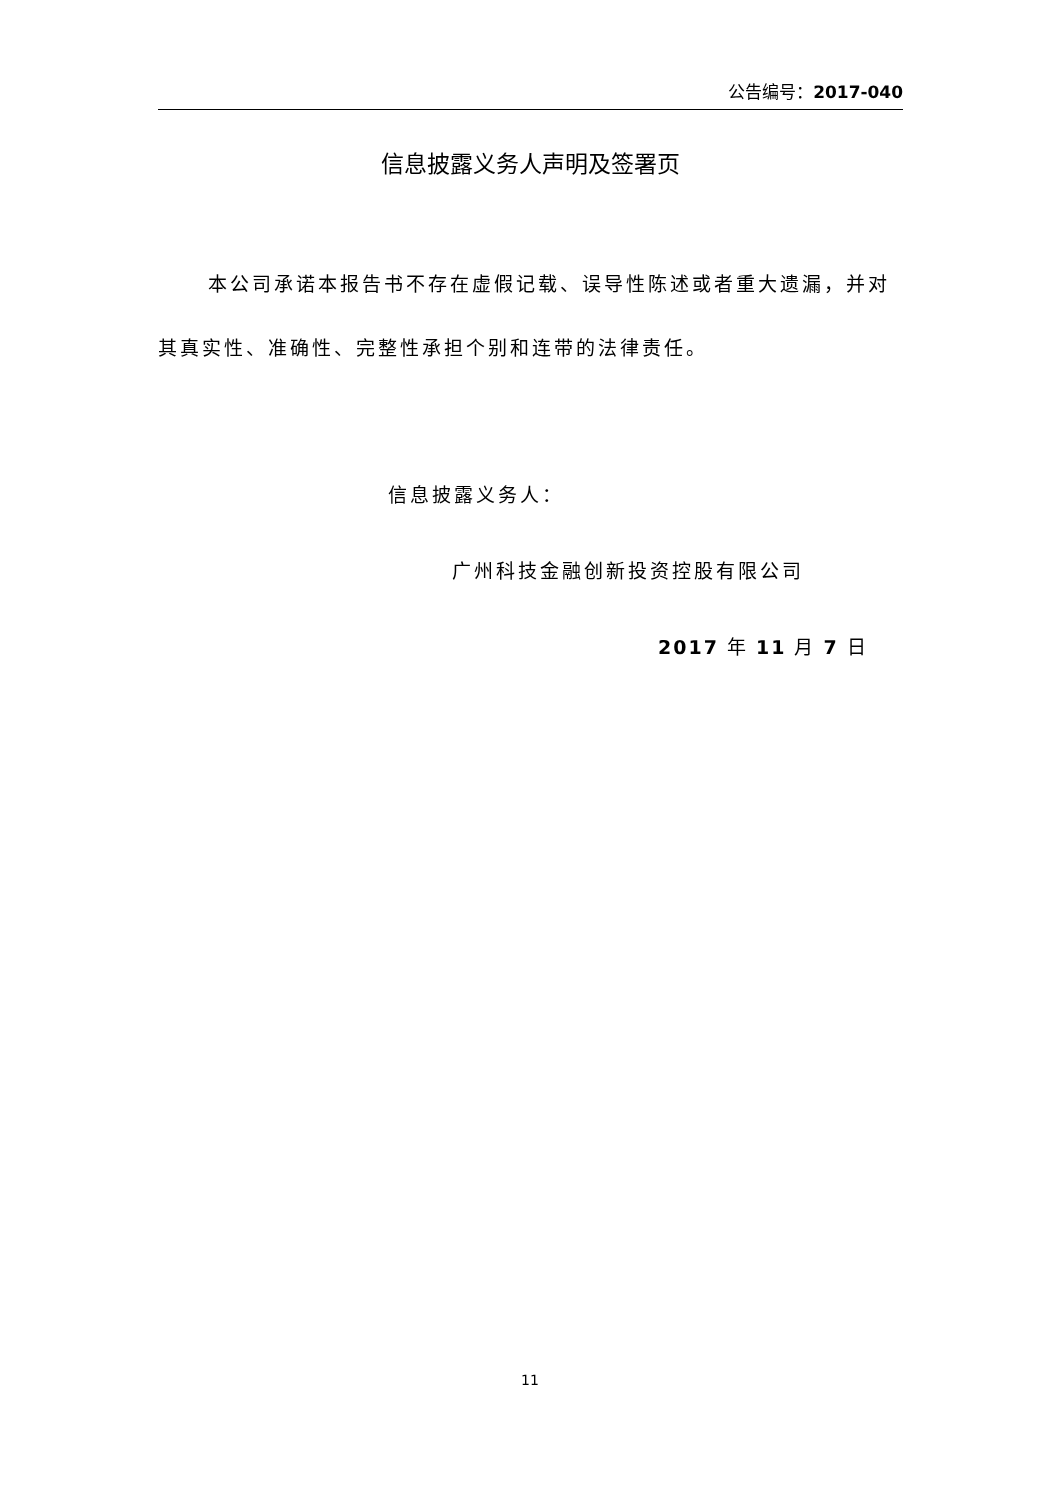公告编号：2017-040
信息披露义务人声明及签署页
本公司承诺本报告书不存在虚假记载、误导性陈述或者重大遗漏，并对其真实性、准确性、完整性承担个别和连带的法律责任。
信息披露义务人：
广州科技金融创新投资控股有限公司
2017 年 11 月 7 日
11